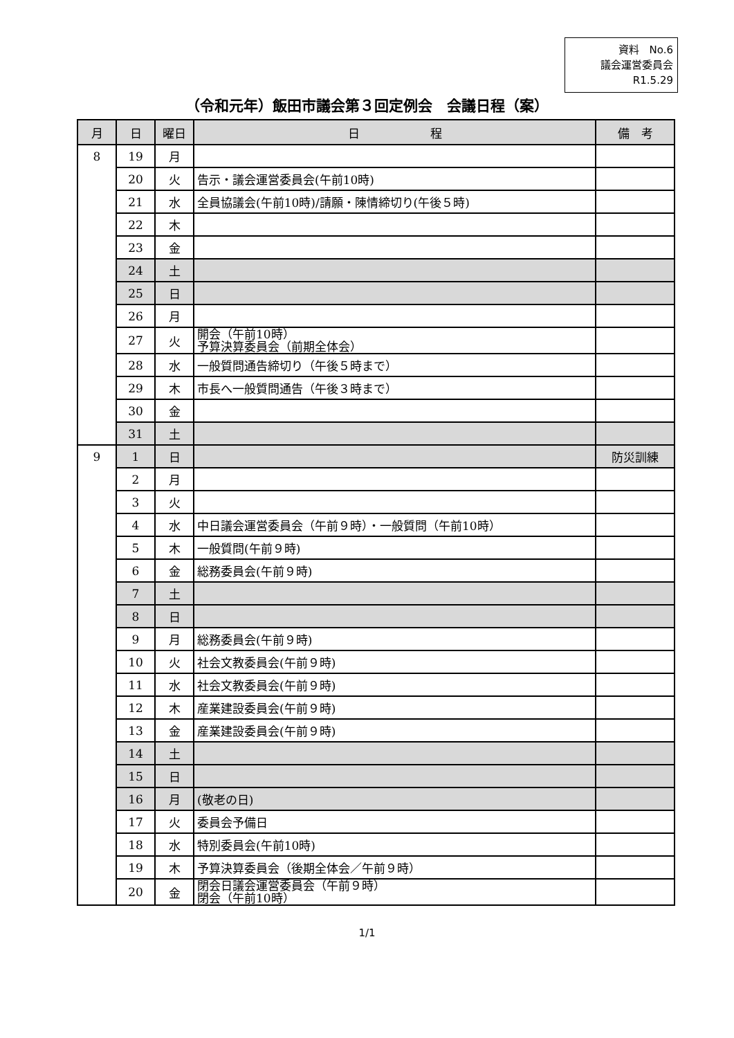資料　No.6
議会運営委員会
R1.5.29
（令和元年）飯田市議会第３回定例会　会議日程（案）
| 月 | 日 | 曜日 | 日 程 | 備 考 |
| --- | --- | --- | --- | --- |
| 8 | 19 | 月 | | |
| | 20 | 火 | 告示・議会運営委員会(午前10時) | |
| | 21 | 水 | 全員協議会(午前10時)/請願・陳情締切り(午後５時) | |
| | 22 | 木 | | |
| | 23 | 金 | | |
| | 24 | 土 | | |
| | 25 | 日 | | |
| | 26 | 月 | | |
| | 27 | 火 | 開会（午前10時） 予算決算委員会（前期全体会） | |
| | 28 | 水 | 一般質問通告締切り（午後５時まで） | |
| | 29 | 木 | 市長へ一般質問通告（午後３時まで） | |
| | 30 | 金 | | |
| | 31 | 土 | | |
| 9 | 1 | 日 | | 防災訓練 |
| | 2 | 月 | | |
| | 3 | 火 | | |
| | 4 | 水 | 中日議会運営委員会（午前９時）・一般質問（午前10時） | |
| | 5 | 木 | 一般質問(午前９時) | |
| | 6 | 金 | 総務委員会(午前９時) | |
| | 7 | 土 | | |
| | 8 | 日 | | |
| | 9 | 月 | 総務委員会(午前９時) | |
| | 10 | 火 | 社会文教委員会(午前９時) | |
| | 11 | 水 | 社会文教委員会(午前９時) | |
| | 12 | 木 | 産業建設委員会(午前９時) | |
| | 13 | 金 | 産業建設委員会(午前９時) | |
| | 14 | 土 | | |
| | 15 | 日 | | |
| | 16 | 月 | (敬老の日) | |
| | 17 | 火 | 委員会予備日 | |
| | 18 | 水 | 特別委員会(午前10時) | |
| | 19 | 木 | 予算決算委員会（後期全体会／午前９時） | |
| | 20 | 金 | 閉会日議会運営委員会（午前９時） 閉会（午前10時） | |
1/1